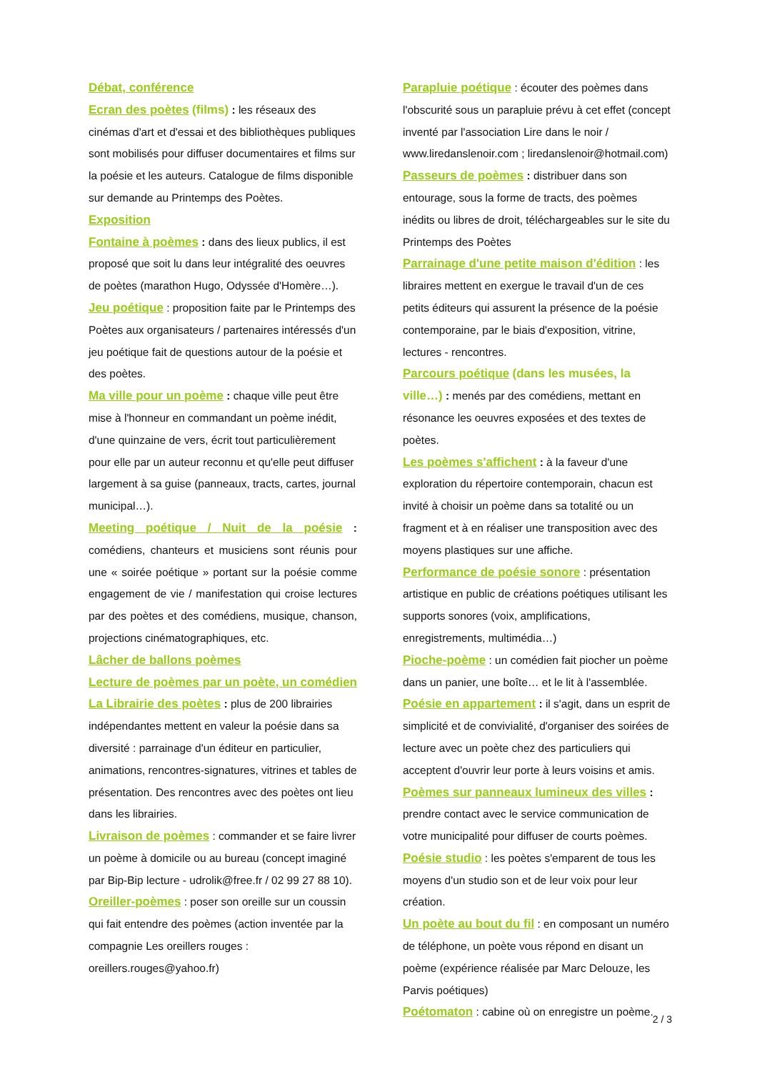Débat, conférence
Ecran des poètes (films) : les réseaux des cinémas d'art et d'essai et des bibliothèques publiques sont mobilisés pour diffuser documentaires et films sur la poésie et les auteurs. Catalogue de films disponible sur demande au Printemps des Poètes.
Exposition
Fontaine à poèmes : dans des lieux publics, il est proposé que soit lu dans leur intégralité des oeuvres de poètes (marathon Hugo, Odyssée d'Homère…).
Jeu poétique : proposition faite par le Printemps des Poètes aux organisateurs / partenaires intéressés d'un jeu poétique fait de questions autour de la poésie et des poètes.
Ma ville pour un poème : chaque ville peut être mise à l'honneur en commandant un poème inédit, d'une quinzaine de vers, écrit tout particulièrement pour elle par un auteur reconnu et qu'elle peut diffuser largement à sa guise (panneaux, tracts, cartes, journal municipal…).
Meeting poétique / Nuit de la poésie : comédiens, chanteurs et musiciens sont réunis pour une « soirée poétique » portant sur la poésie comme engagement de vie / manifestation qui croise lectures par des poètes et des comédiens, musique, chanson, projections cinématographiques, etc.
Lâcher de ballons poèmes
Lecture de poèmes par un poète, un comédien
La Librairie des poètes : plus de 200 librairies indépendantes mettent en valeur la poésie dans sa diversité : parrainage d'un éditeur en particulier, animations, rencontres-signatures, vitrines et tables de présentation. Des rencontres avec des poètes ont lieu dans les librairies.
Livraison de poèmes : commander et se faire livrer un poème à domicile ou au bureau (concept imaginé par Bip-Bip lecture - udrolik@free.fr / 02 99 27 88 10).
Oreiller-poèmes : poser son oreille sur un coussin qui fait entendre des poèmes (action inventée par la compagnie Les oreillers rouges : oreillers.rouges@yahoo.fr)
Parapluie poétique : écouter des poèmes dans l'obscurité sous un parapluie prévu à cet effet (concept inventé par l'association Lire dans le noir / www.liredanslenoir.com ; liredanslenoir@hotmail.com)
Passeurs de poèmes : distribuer dans son entourage, sous la forme de tracts, des poèmes inédits ou libres de droit, téléchargeables sur le site du Printemps des Poètes
Parrainage d'une petite maison d'édition : les libraires mettent en exergue le travail d'un de ces petits éditeurs qui assurent la présence de la poésie contemporaine, par le biais d'exposition, vitrine, lectures - rencontres.
Parcours poétique (dans les musées, la ville…) : menés par des comédiens, mettant en résonance les oeuvres exposées et des textes de poètes.
Les poèmes s'affichent : à la faveur d'une exploration du répertoire contemporain, chacun est invité à choisir un poème dans sa totalité ou un fragment et à en réaliser une transposition avec des moyens plastiques sur une affiche.
Performance de poésie sonore : présentation artistique en public de créations poétiques utilisant les supports sonores (voix, amplifications, enregistrements, multimédia…)
Pioche-poème : un comédien fait piocher un poème dans un panier, une boîte… et le lit à l'assemblée.
Poésie en appartement : il s'agit, dans un esprit de simplicité et de convivialité, d'organiser des soirées de lecture avec un poète chez des particuliers qui acceptent d'ouvrir leur porte à leurs voisins et amis.
Poèmes sur panneaux lumineux des villes : prendre contact avec le service communication de votre municipalité pour diffuser de courts poèmes.
Poésie studio : les poètes s'emparent de tous les moyens d'un studio son et de leur voix pour leur création.
Un poète au bout du fil : en composant un numéro de téléphone, un poète vous répond en disant un poème (expérience réalisée par Marc Delouze, les Parvis poétiques)
Poétomaton : cabine où on enregistre un poème.
2 / 3